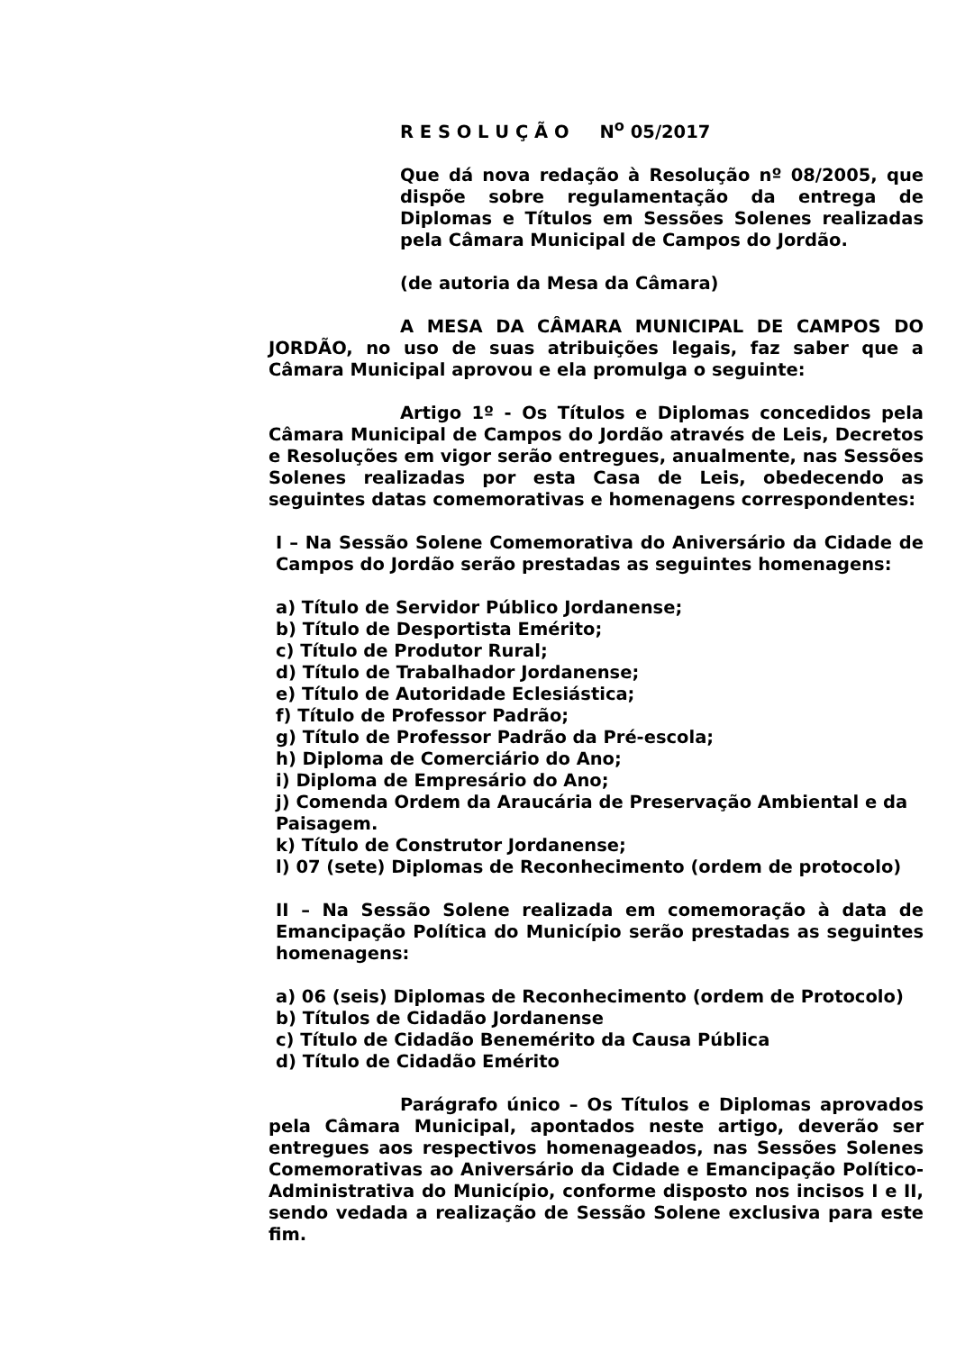R E S O L U Ç Ã O N<sup>o</sup> 05/2017
Que dá nova redação à Resolução nº 08/2005, que dispõe sobre regulamentação da entrega de Diplomas e Títulos em Sessões Solenes realizadas pela Câmara Municipal de Campos do Jordão.
(de autoria da Mesa da Câmara)
A MESA DA CÂMARA MUNICIPAL DE CAMPOS DO JORDÃO, no uso de suas atribuições legais, faz saber que a Câmara Municipal aprovou e ela promulga o seguinte:
Artigo 1º - Os Títulos e Diplomas concedidos pela Câmara Municipal de Campos do Jordão através de Leis, Decretos e Resoluções em vigor serão entregues, anualmente, nas Sessões Solenes realizadas por esta Casa de Leis, obedecendo as seguintes datas comemorativas e homenagens correspondentes:
I – Na Sessão Solene Comemorativa do Aniversário da Cidade de Campos do Jordão serão prestadas as seguintes homenagens:
a) Título de Servidor Público Jordanense;
b) Título de Desportista Emérito;
c) Título de Produtor Rural;
d) Título de Trabalhador Jordanense;
e) Título de Autoridade Eclesiástica;
f) Título de Professor Padrão;
g) Título de Professor Padrão da Pré-escola;
h) Diploma de Comerciário do Ano;
i) Diploma de Empresário do Ano;
j) Comenda Ordem da Araucária de Preservação Ambiental e da Paisagem.
k) Título de Construtor Jordanense;
l) 07 (sete) Diplomas de Reconhecimento (ordem de protocolo)
II – Na Sessão Solene realizada em comemoração à data de Emancipação Política do Município serão prestadas as seguintes homenagens:
a) 06 (seis) Diplomas de Reconhecimento (ordem de Protocolo)
b) Títulos de Cidadão Jordanense
c) Título de Cidadão Benemérito da Causa Pública
d) Título de Cidadão Emérito
Parágrafo único – Os Títulos e Diplomas aprovados pela Câmara Municipal, apontados neste artigo, deverão ser entregues aos respectivos homenageados, nas Sessões Solenes Comemorativas ao Aniversário da Cidade e Emancipação Político-Administrativa do Município, conforme disposto nos incisos I e II, sendo vedada a realização de Sessão Solene exclusiva para este fim.